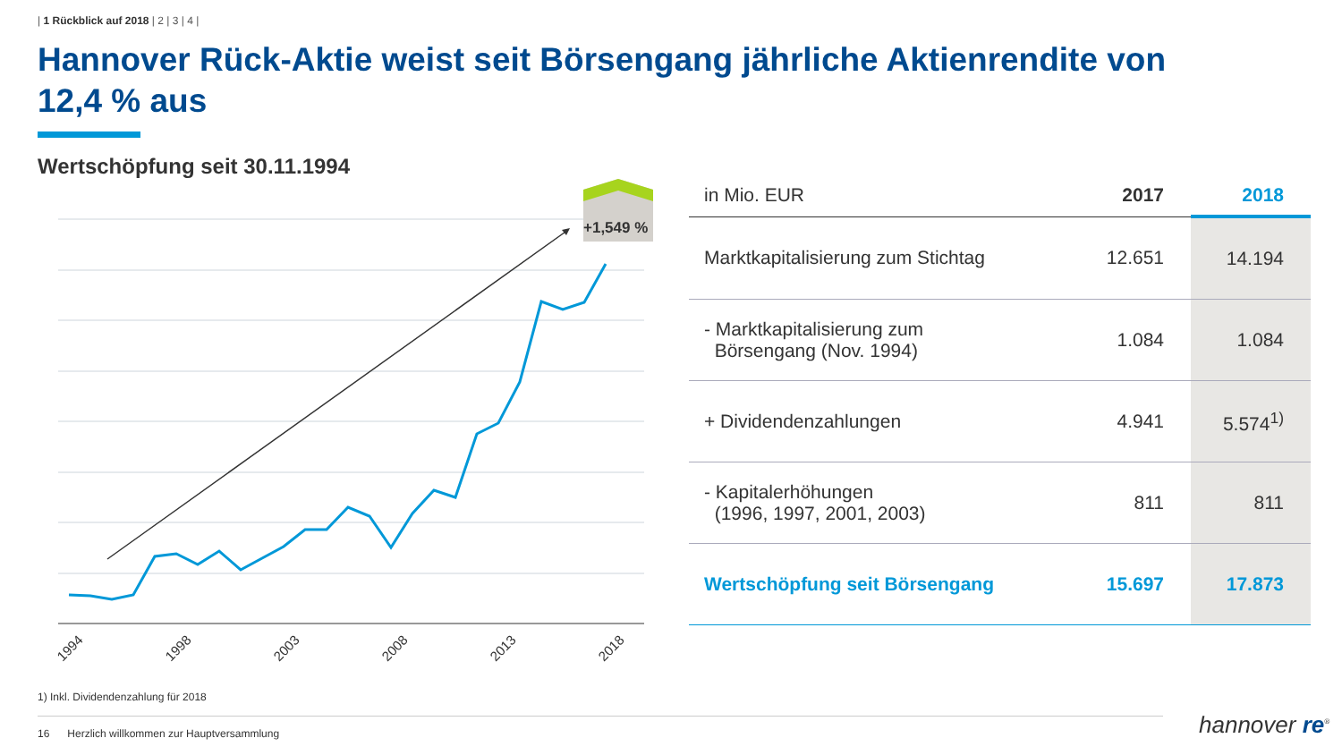| 1 Rückblick auf 2018 | 2 | 3 | 4 |
Hannover Rück-Aktie weist seit Börsengang jährliche Aktienrendite von 12,4 % aus
Wertschöpfung seit 30.11.1994
+1,549 %
1994
1998
2003
2008
2013
2018
| in Mio. EUR | 2017 | 2018 |
| --- | --- | --- |
| Marktkapitalisierung zum Stichtag | 12.651 | 14.194 |
| - Marktkapitalisierung zum Börsengang (Nov. 1994) | 1.084 | 1.084 |
| + Dividendenzahlungen | 4.941 | 5.574<sup>1)</sup> |
| - Kapitalerhöhungen (1996, 1997, 2001, 2003) | 811 | 811 |
| Wertschöpfung seit Börsengang | 15.697 | 17.873 |
1) Inkl. Dividendenzahlung für 2018
16 Herzlich willkommen zur Hauptversammlung hannover re<sup>®</sup>